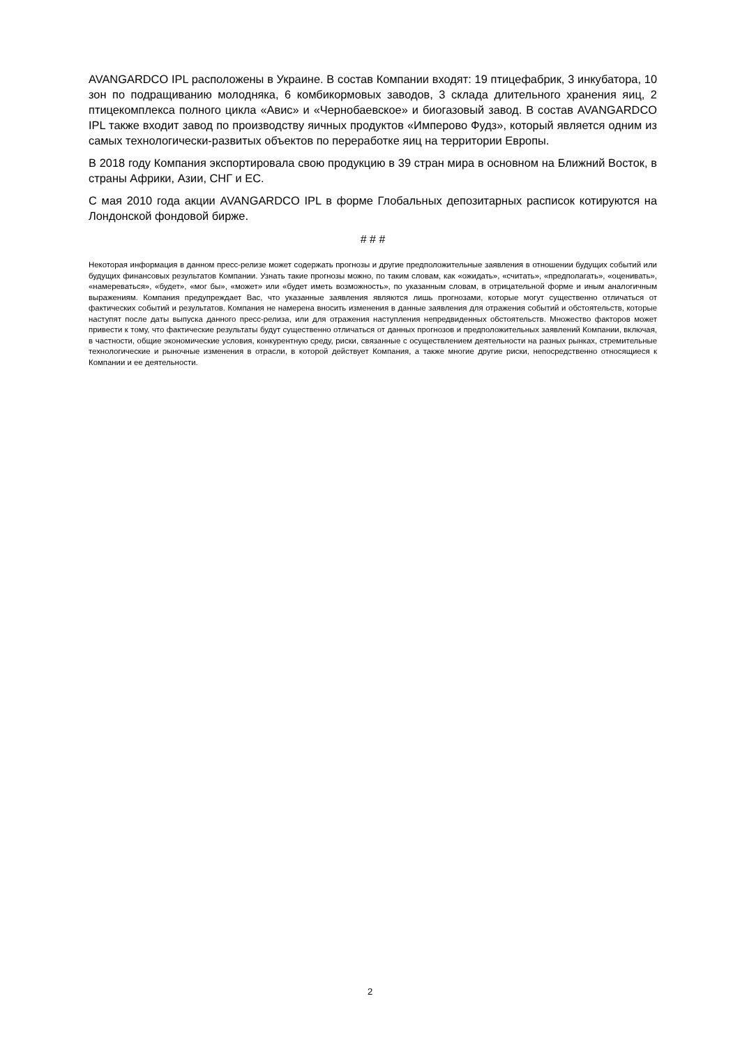AVANGARDCO IPL расположены в Украине. В состав Компании входят: 19 птицефабрик, 3 инкубатора, 10 зон по подращиванию молодняка, 6 комбикормовых заводов, 3 склада длительного хранения яиц, 2 птицекомплекса полного цикла «Авис» и «Чернобаевское» и биогазовый завод. В состав AVANGARDCO IPL также входит завод по производству яичных продуктов «Имперово Фудз», который является одним из самых технологически-развитых объектов по переработке яиц на территории Европы.
В 2018 году Компания экспортировала свою продукцию в 39 стран мира в основном на Ближний Восток, в страны Африки, Азии, СНГ и ЕС.
С мая 2010 года акции AVANGARDCO IPL в форме Глобальных депозитарных расписок котируются на Лондонской фондовой бирже.
# # #
Некоторая информация в данном пресс-релизе может содержать прогнозы и другие предположительные заявления в отношении будущих событий или будущих финансовых результатов Компании. Узнать такие прогнозы можно, по таким словам, как «ожидать», «считать», «предполагать», «оценивать», «намереваться», «будет», «мог бы», «может» или «будет иметь возможность», по указанным словам, в отрицательной форме и иным аналогичным выражениям. Компания предупреждает Вас, что указанные заявления являются лишь прогнозами, которые могут существенно отличаться от фактических событий и результатов. Компания не намерена вносить изменения в данные заявления для отражения событий и обстоятельств, которые наступят после даты выпуска данного пресс-релиза, или для отражения наступления непредвиденных обстоятельств. Множество факторов может привести к тому, что фактические результаты будут существенно отличаться от данных прогнозов и предположительных заявлений Компании, включая, в частности, общие экономические условия, конкурентную среду, риски, связанные с осуществлением деятельности на разных рынках, стремительные технологические и рыночные изменения в отрасли, в которой действует Компания, а также многие другие риски, непосредственно относящиеся к Компании и ее деятельности.
2